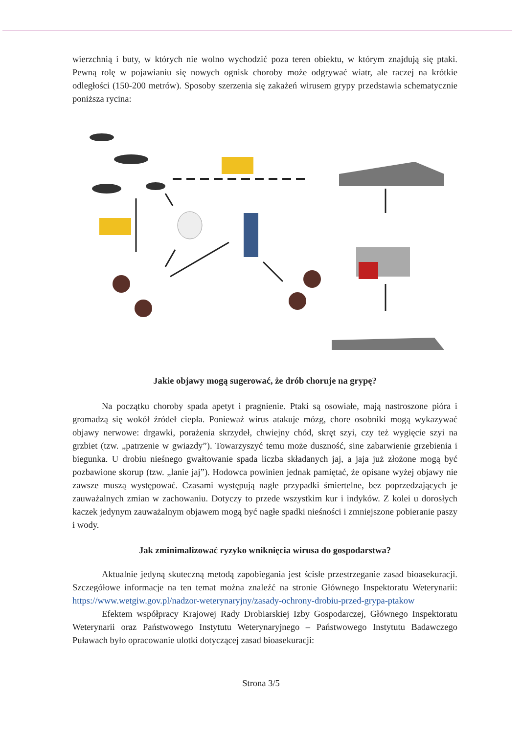wierzchnią i buty, w których nie wolno wychodzić poza teren obiektu, w którym znajdują się ptaki. Pewną rolę w pojawianiu się nowych ognisk choroby może odgrywać wiatr, ale raczej na krótkie odległości (150-200 metrów). Sposoby szerzenia się zakażeń wirusem grypy przedstawia schematycznie poniższa rycina:
Jakie objawy mogą sugerować, że drób choruje na grypę?
Na początku choroby spada apetyt i pragnienie. Ptaki są osowiałe, mają nastroszone pióra i gromadzą się wokół źródeł ciepła. Ponieważ wirus atakuje mózg, chore osobniki mogą wykazywać objawy nerwowe: drgawki, porażenia skrzydeł, chwiejny chód, skręt szyi, czy też wygięcie szyi na grzbiet (tzw. „patrzenie w gwiazdy”). Towarzyszyć temu może duszność, sine zabarwienie grzebienia i biegunka. U drobiu nieśnego gwałtowanie spada liczba składanych jaj, a jaja już złożone mogą być pozbawione skorup (tzw. „lanie jaj”). Hodowca powinien jednak pamiętać, że opisane wyżej objawy nie zawsze muszą występować. Czasami występują nagłe przypadki śmiertelne, bez poprzedzających je zauważalnych zmian w zachowaniu. Dotyczy to przede wszystkim kur i indyków. Z kolei u dorosłych kaczek jedynym zauważalnym objawem mogą być nagłe spadki nieśności i zmniejszone pobieranie paszy i wody.
Jak zminimalizować ryzyko wniknięcia wirusa do gospodarstwa?
Aktualnie jedyną skuteczną metodą zapobiegania jest ścisłe przestrzeganie zasad bioasekuracji. Szczegółowe informacje na ten temat można znaleźć na stronie Głównego Inspektoratu Weterynarii: https://www.wetgiw.gov.pl/nadzor-weterynaryjny/zasady-ochrony-drobiu-przed-grypa-ptakow
Efektem współpracy Krajowej Rady Drobiarskiej Izby Gospodarczej, Głównego Inspektoratu Weterynarii oraz Państwowego Instytutu Weterynaryjnego – Państwowego Instytutu Badawczego Puławach było opracowanie ulotki dotyczącej zasad bioasekuracji:
Strona 3/5